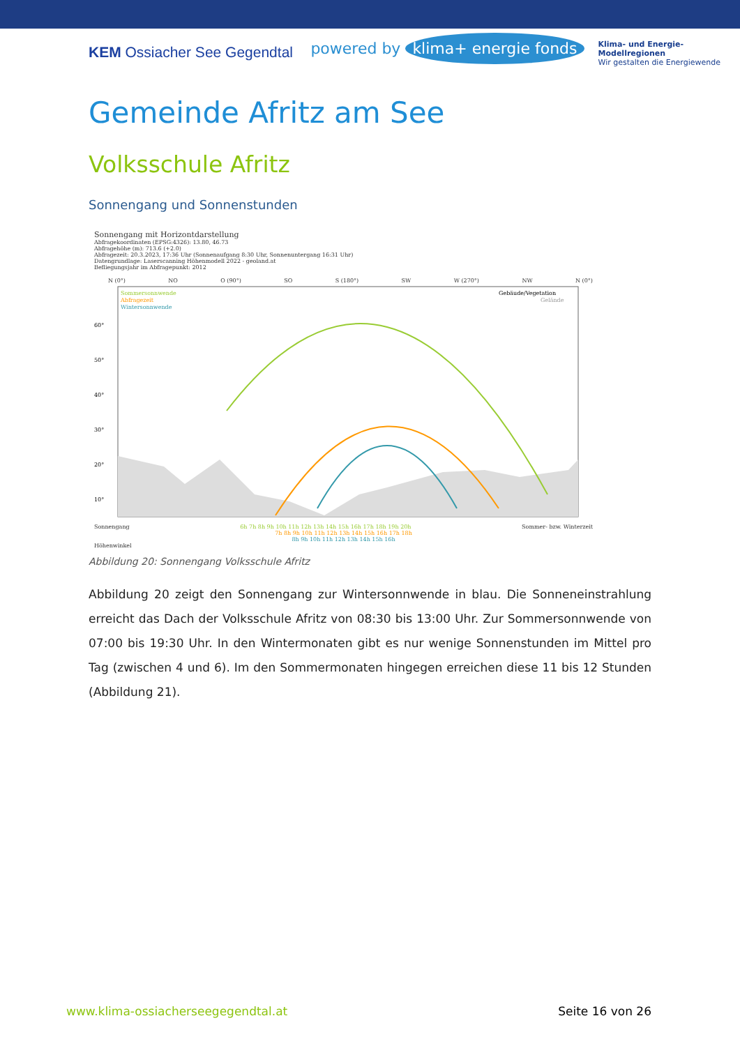KEM Ossiacher See Gegendtal
powered by klima+ energie fonds
Klima- und Energie-
Modellregionen
Wir gestalten die Energiewende
Gemeinde Afritz am See
Volksschule Afritz
Sonnengang und Sonnenstunden
Sonnengang mit Horizontdarstellung
Abfragekoordinaten (EPSG:4326): 13.80, 46.73
Abfragehöhe (m): 713.6 (+2.0)
Abfragezeit: 20.3.2023, 17:36 Uhr (Sonnenaufgang 8:30 Uhr, Sonnenuntergang 16:31 Uhr)
Datengrundlage: Laserscanning Höhenmodell 2022 - geoland.at
Befliegungsjahr im Abfragepunkt: 2012
N (0°) NO O (90°) SO S (180°) SW W (270°) NW N (0°)
Sommersonnwende
Abfragezeit
Wintersonnwende
Gebäude/Vegetation
Gelände
60°
50°
40°
30°
20°
10°
Sonnengang 6h 7h 8h 9h 10h 11h 12h 13h 14h 15h 16h 17h 18h 19h 20h Sommer- bzw. Winterzeit
7h 8h 9h 10h 11h 12h 13h 14h 15h 16h 17h 18h
8h 9h 10h 11h 12h 13h 14h 15h 16h
Höhenwinkel
Abbildung 20: Sonnengang Volksschule Afritz
Abbildung 20 zeigt den Sonnengang zur Wintersonnwende in blau. Die Sonneneinstrahlung erreicht das Dach der Volksschule Afritz von 08:30 bis 13:00 Uhr. Zur Sommersonnwende von 07:00 bis 19:30 Uhr. In den Wintermonaten gibt es nur wenige Sonnenstunden im Mittel pro Tag (zwischen 4 und 6). Im den Sommermonaten hingegen erreichen diese 11 bis 12 Stunden (Abbildung 21).
www.klima-ossiacherseegegendtal.at Seite 16 von 26